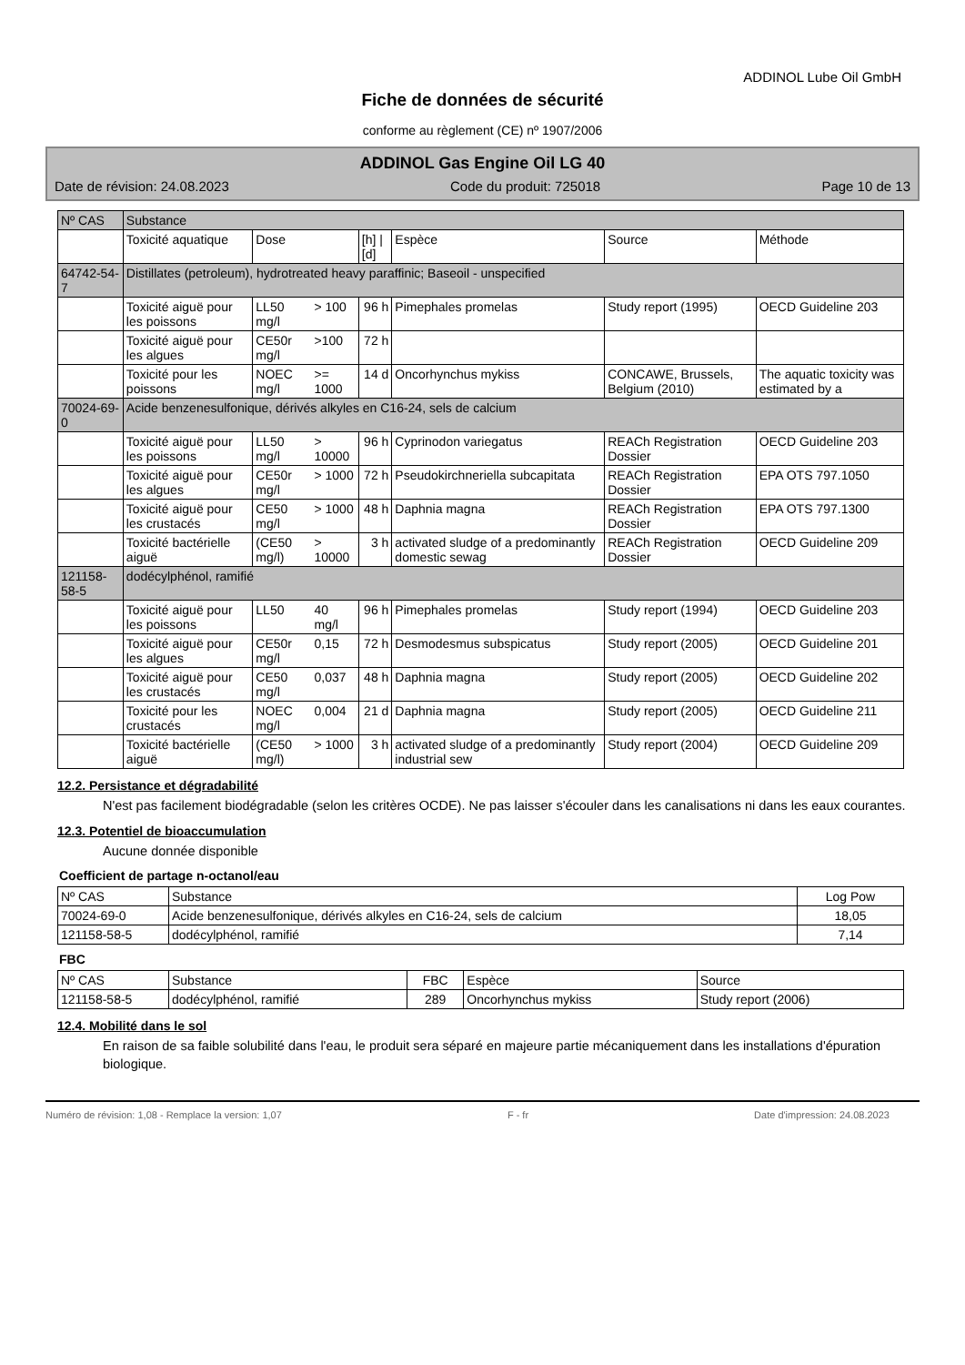ADDINOL Lube Oil GmbH
Fiche de données de sécurité
conforme au règlement (CE) nº 1907/2006
ADDINOL Gas Engine Oil LG 40
Date de révision: 24.08.2023 Code du produit: 725018 Page 10 de 13
| Nº CAS | Substance | | | | | | |
| --- | --- | --- | --- | --- | --- | --- | --- |
| | Toxicité aquatique | Dose | | [h] / [d] | Espèce | Source | Méthode |
| 64742-54-7 | Distillates (petroleum), hydrotreated heavy paraffinic; Baseoil - unspecified | | | | | | |
| | Toxicité aiguë pour les poissons | LL50 mg/l | > 100 | 96 h | Pimephales promelas | Study report (1995) | OECD Guideline 203 |
| | Toxicité aiguë pour les algues | CE50r mg/l | >100 | 72 h | | | |
| | Toxicité pour les poissons | NOEC mg/l | >= 1000 | 14 d | Oncorhynchus mykiss | CONCAWE, Brussels, Belgium (2010) | The aquatic toxicity was estimated by a |
| 70024-69-0 | Acide benzenesulfonique, dérivés alkyles en C16-24, sels de calcium | | | | | | |
| | Toxicité aiguë pour les poissons | LL50 mg/l | > 10000 | 96 h | Cyprinodon variegatus | REACh Registration Dossier | OECD Guideline 203 |
| | Toxicité aiguë pour les algues | CE50r mg/l | > 1000 | 72 h | Pseudokirchneriella subcapitata | REACh Registration Dossier | EPA OTS 797.1050 |
| | Toxicité aiguë pour les crustacés | CE50 mg/l | > 1000 | 48 h | Daphnia magna | REACh Registration Dossier | EPA OTS 797.1300 |
| | Toxicité bactérielle aiguë | (CE50 mg/l) | > 10000 | 3 h | activated sludge of a predominantly domestic sewag | REACh Registration Dossier | OECD Guideline 209 |
| 121158-58-5 | dodécylphénol, ramifié | | | | | | |
| | Toxicité aiguë pour les poissons | LL50 | 40 mg/l | 96 h | Pimephales promelas | Study report (1994) | OECD Guideline 203 |
| | Toxicité aiguë pour les algues | CE50r mg/l | 0,15 | 72 h | Desmodesmus subspicatus | Study report (2005) | OECD Guideline 201 |
| | Toxicité aiguë pour les crustacés | CE50 mg/l | 0,037 | 48 h | Daphnia magna | Study report (2005) | OECD Guideline 202 |
| | Toxicité pour les crustacés | NOEC mg/l | 0,004 | 21 d | Daphnia magna | Study report (2005) | OECD Guideline 211 |
| | Toxicité bactérielle aiguë | (CE50 mg/l) | > 1000 | 3 h | activated sludge of a predominantly industrial sew | Study report (2004) | OECD Guideline 209 |
12.2. Persistance et dégradabilité
N'est pas facilement biodégradable (selon les critères OCDE). Ne pas laisser s'écouler dans les canalisations ni dans les eaux courantes.
12.3. Potentiel de bioaccumulation
Aucune donnée disponible
Coefficient de partage n-octanol/eau
| Nº CAS | Substance | Log Pow |
| --- | --- | --- |
| 70024-69-0 | Acide benzenesulfonique, dérivés alkyles en C16-24, sels de calcium | 18,05 |
| 121158-58-5 | dodécylphénol, ramifié | 7,14 |
FBC
| Nº CAS | Substance | FBC | Espèce | Source |
| --- | --- | --- | --- | --- |
| 121158-58-5 | dodécylphénol, ramifié | 289 | Oncorhynchus mykiss | Study report (2006) |
12.4. Mobilité dans le sol
En raison de sa faible solubilité dans l'eau, le produit sera séparé en majeure partie mécaniquement dans les installations d'épuration biologique.
Numéro de révision: 1,08 - Remplace la version: 1,07 F - fr Date d'impression: 24.08.2023